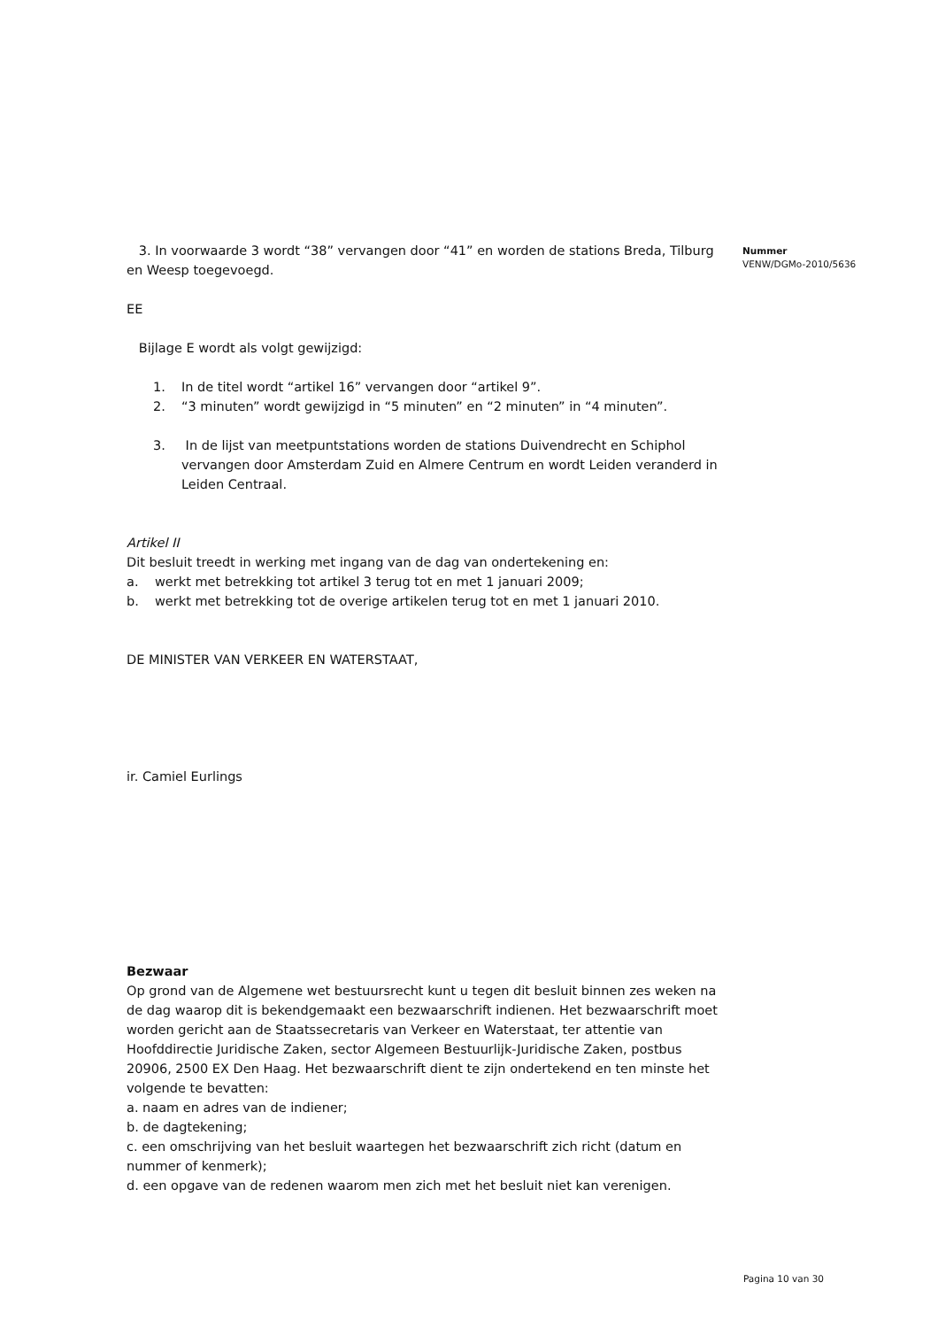3. In voorwaarde 3 wordt “38” vervangen door “41” en worden de stations Breda, Tilburg en Weesp toegevoegd.
EE
Bijlage E wordt als volgt gewijzigd:
1. In de titel wordt “artikel 16” vervangen door “artikel 9”.
2. “3 minuten” wordt gewijzigd in “5 minuten” en “2 minuten” in “4 minuten”.
3. In de lijst van meetpuntstations worden de stations Duivendrecht en Schiphol vervangen door Amsterdam Zuid en Almere Centrum en wordt Leiden veranderd in Leiden Centraal.
Artikel II
Dit besluit treedt in werking met ingang van de dag van ondertekening en:
a. werkt met betrekking tot artikel 3 terug tot en met 1 januari 2009;
b. werkt met betrekking tot de overige artikelen terug tot en met 1 januari 2010.
DE MINISTER VAN VERKEER EN WATERSTAAT,
ir. Camiel Eurlings
Bezwaar
Op grond van de Algemene wet bestuursrecht kunt u tegen dit besluit binnen zes weken na de dag waarop dit is bekendgemaakt een bezwaarschrift indienen. Het bezwaarschrift moet worden gericht aan de Staatssecretaris van Verkeer en Waterstaat, ter attentie van Hoofddirectie Juridische Zaken, sector Algemeen Bestuurlijk-Juridische Zaken, postbus 20906, 2500 EX Den Haag. Het bezwaarschrift dient te zijn ondertekend en ten minste het volgende te bevatten:
a. naam en adres van de indiener;
b. de dagtekening;
c. een omschrijving van het besluit waartegen het bezwaarschrift zich richt (datum en nummer of kenmerk);
d. een opgave van de redenen waarom men zich met het besluit niet kan verenigen.
Nummer
VENW/DGMo-2010/5636
Pagina 10 van 30